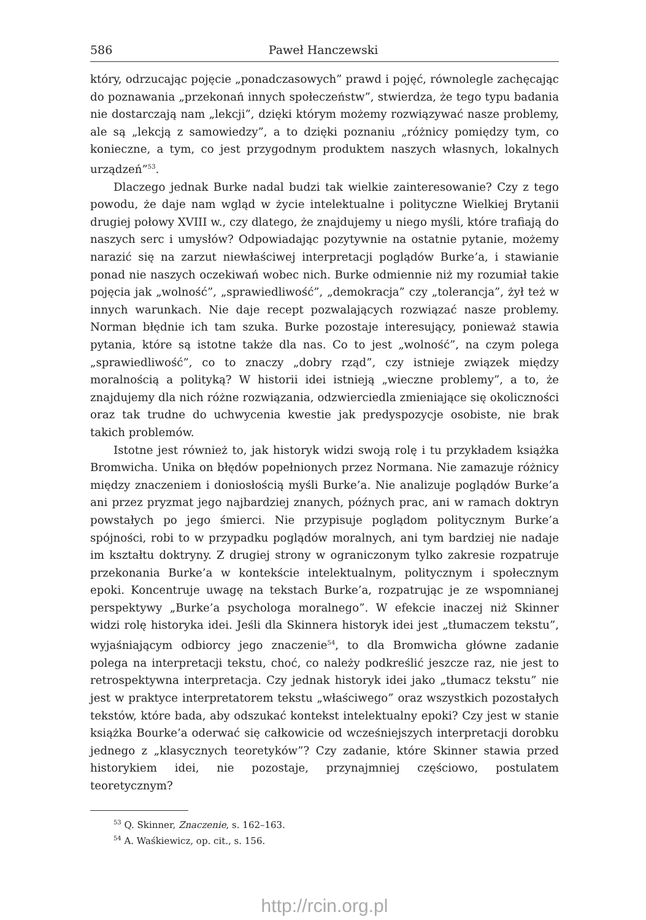586 Paweł Hanczewski
który, odrzucając pojęcie „ponadczasowych” prawd i pojęć, równolegle zachęcając do poznawania „przekonań innych społeczeństw”, stwierdza, że tego typu badania nie dostarczają nam „lekcji”, dzięki którym możemy rozwiązywać nasze problemy, ale są „lekcją z samowiedzy”, a to dzięki poznaniu „różnicy pomiędzy tym, co konieczne, a tym, co jest przygodnym produktem naszych własnych, lokalnych urządzeń”<sup>53</sup>.
Dlaczego jednak Burke nadal budzi tak wielkie zainteresowanie? Czy z tego powodu, że daje nam wgląd w życie intelektualne i polityczne Wielkiej Brytanii drugiej połowy XVIII w., czy dlatego, że znajdujemy u niego myśli, które trafiają do naszych serc i umysłów? Odpowiadając pozytywnie na ostatnie pytanie, możemy narazić się na zarzut niewłaściwej interpretacji poglądów Burke’a, i stawianie ponad nie naszych oczekiwań wobec nich. Burke odmiennie niż my rozumiał takie pojęcia jak „wolność”, „sprawiedliwość”, „demokracja” czy „tolerancja”, żył też w innych warunkach. Nie daje recept pozwalających rozwiązać nasze problemy. Norman błędnie ich tam szuka. Burke pozostaje interesujący, ponieważ stawia pytania, które są istotne także dla nas. Co to jest „wolność”, na czym polega „sprawiedliwość”, co to znaczy „dobry rząd”, czy istnieje związek między moralnością a polityką? W historii idei istnieją „wieczne problemy”, a to, że znajdujemy dla nich różne rozwiązania, odzwierciedla zmieniające się okoliczności oraz tak trudne do uchwycenia kwestie jak predyspozycje osobiste, nie brak takich problemów.
Istotne jest również to, jak historyk widzi swoją rolę i tu przykładem książka Bromwicha. Unika on błędów popełnionych przez Normana. Nie zamazuje różnicy między znaczeniem i doniosłością myśli Burke’a. Nie analizuje poglądów Burke’a ani przez pryzmat jego najbardziej znanych, późnych prac, ani w ramach doktryn powstałych po jego śmierci. Nie przypisuje poglądom politycznym Burke’a spójności, robi to w przypadku poglądów moralnych, ani tym bardziej nie nadaje im kształtu doktryny. Z drugiej strony w ograniczonym tylko zakresie rozpatruje przekonania Burke’a w kontekście intelektualnym, politycznym i społecznym epoki. Koncentruje uwagę na tekstach Burke’a, rozpatrując je ze wspomnianej perspektywy „Burke’a psychologa moralnego”. W efekcie inaczej niż Skinner widzi rolę historyka idei. Jeśli dla Skinnera historyk idei jest „tłumaczem tekstu”, wyjaśniającym odbiorcy jego znaczenie<sup>54</sup>, to dla Bromwicha główne zadanie polega na interpretacji tekstu, choć, co należy podkreślić jeszcze raz, nie jest to retrospektywna interpretacja. Czy jednak historyk idei jako „tłumacz tekstu” nie jest w praktyce interpretatorem tekstu „właściwego” oraz wszystkich pozostałych tekstów, które bada, aby odszukać kontekst intelektualny epoki? Czy jest w stanie książka Bourke’a oderwać się całkowicie od wcześniejszych interpretacji dorobku jednego z „klasycznych teoretyków”? Czy zadanie, które Skinner stawia przed historykiem idei, nie pozostaje, przynajmniej częściowo, postulatem teoretycznym?
<sup>53</sup> Q. Skinner, Znaczenie, s. 162–163.
<sup>54</sup> A. Waśkiewicz, op. cit., s. 156.
http://rcin.org.pl